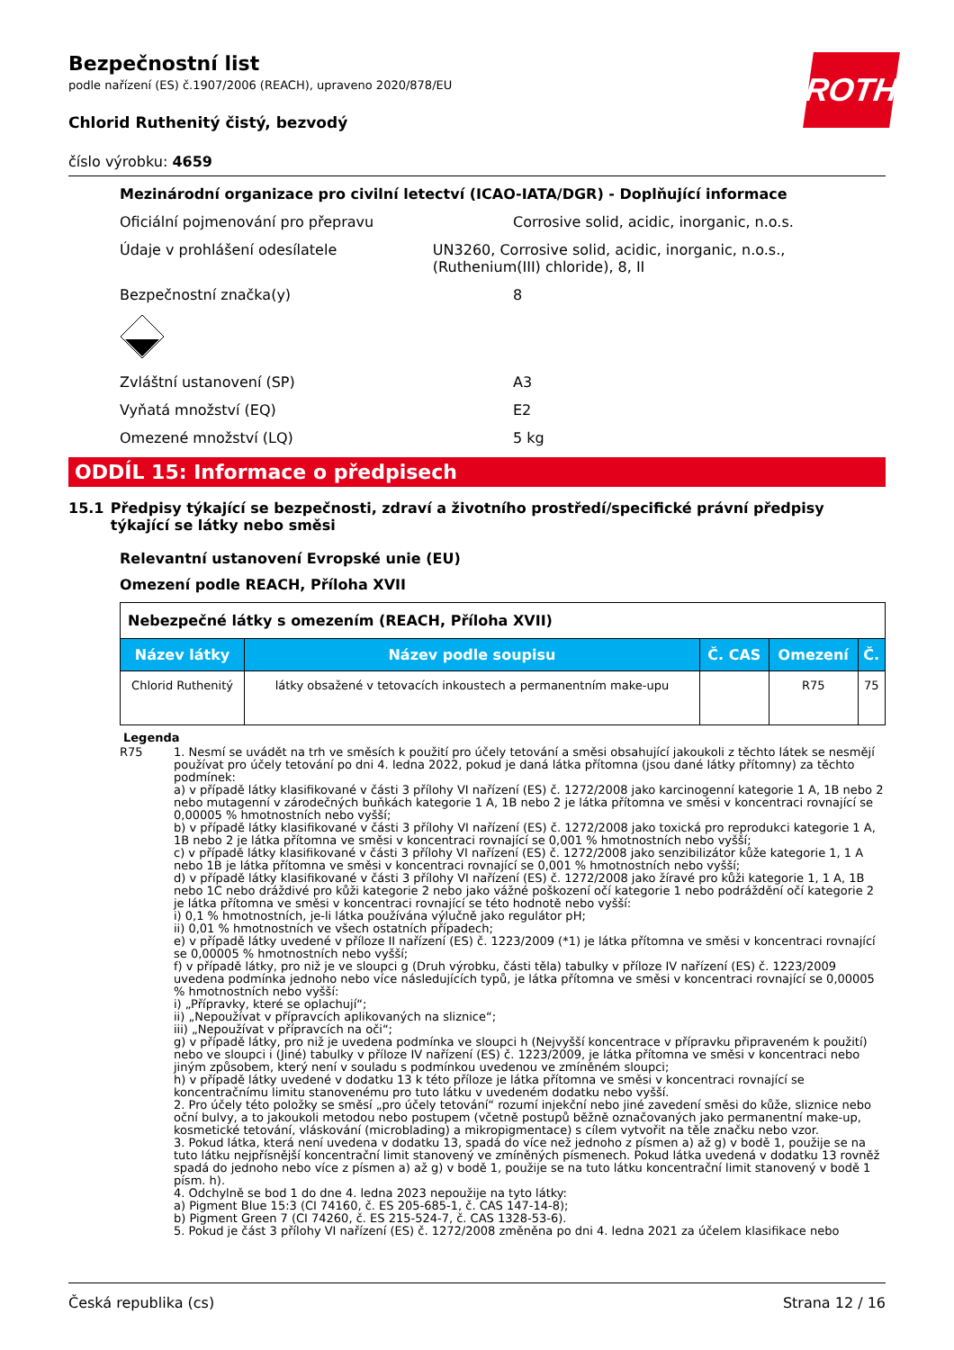ROTH
Bezpečnostní list
podle nařízení (ES) č.1907/2006 (REACH), upraveno 2020/878/EU
Chlorid Ruthenitý čistý, bezvodý
číslo výrobku: 4659
Mezinárodní organizace pro civilní letectví (ICAO-IATA/DGR) - Doplňující informace
Oficiální pojmenování pro přepravu Corrosive solid, acidic, inorganic, n.o.s.
Údaje v prohlášení odesílatele UN3260, Corrosive solid, acidic, inorganic, n.o.s., (Ruthenium(III) chloride), 8, II
Bezpečnostní značka(y) 8
Zvláštní ustanovení (SP) A3
Vyňatá množství (EQ) E2
Omezené množství (LQ) 5 kg
ODDÍL 15: Informace o předpisech
15.1 Předpisy týkající se bezpečnosti, zdraví a životního prostředí/specifické právní předpisy týkající se látky nebo směsi
Relevantní ustanovení Evropské unie (EU)
Omezení podle REACH, Příloha XVII
| Nebezpečné látky s omezením (REACH, Příloha XVII) | | | | |
| Název látky | Název podle soupisu | Č. CAS | Omezení | Č. |
| Chlorid Ruthenitý | látky obsažené v tetovacích inkoustech a permanentním make-upu | | R75 | 75 |
Legenda
R75 1. Nesmí se uvádět na trh ve směsích k použití pro účely tetování a směsi obsahující jakoukoli z těchto látek se nesmějí používat pro účely tetování po dni 4. ledna 2022, pokud je daná látka přítomna (jsou dané látky přítomny) za těchto podmínek:
a) v případě látky klasifikované v části 3 přílohy VI nařízení (ES) č. 1272/2008 jako karcinogenní kategorie 1 A, 1B nebo 2 nebo mutagenní v zárodečných buňkách kategorie 1 A, 1B nebo 2 je látka přítomna ve směsi v koncentraci rovnající se 0,00005 % hmotnostních nebo vyšší;
b) v případě látky klasifikované v části 3 přílohy VI nařízení (ES) č. 1272/2008 jako toxická pro reprodukci kategorie 1 A, 1B nebo 2 je látka přítomna ve směsi v koncentraci rovnající se 0,001 % hmotnostních nebo vyšší;
c) v případě látky klasifikované v části 3 přílohy VI nařízení (ES) č. 1272/2008 jako senzibilizátor kůže kategorie 1, 1 A nebo 1B je látka přítomna ve směsi v koncentraci rovnající se 0,001 % hmotnostních nebo vyšší;
d) v případě látky klasifikované v části 3 přílohy VI nařízení (ES) č. 1272/2008 jako žíravé pro kůži kategorie 1, 1 A, 1B nebo 1C nebo dráždivé pro kůži kategorie 2 nebo jako vážné poškození očí kategorie 1 nebo podráždění očí kategorie 2 je látka přítomna ve směsi v koncentraci rovnající se této hodnotě nebo vyšší:
i) 0,1 % hmotnostních, je-li látka používána výlučně jako regulátor pH;
ii) 0,01 % hmotnostních ve všech ostatních případech;
e) v případě látky uvedené v příloze II nařízení (ES) č. 1223/2009 (*1) je látka přítomna ve směsi v koncentraci rovnající se 0,00005 % hmotnostních nebo vyšší;
f) v případě látky, pro niž je ve sloupci g (Druh výrobku, části těla) tabulky v příloze IV nařízení (ES) č. 1223/2009 uvedena podmínka jednoho nebo více následujících typů, je látka přítomna ve směsi v koncentraci rovnající se 0,00005 % hmotnostních nebo vyšší:
i) „Přípravky, které se oplachují“;
ii) „Nepoužívat v přípravcích aplikovaných na sliznice“;
iii) „Nepoužívat v přípravcích na oči“;
g) v případě látky, pro niž je uvedena podmínka ve sloupci h (Nejvyšší koncentrace v přípravku připraveném k použití) nebo ve sloupci i (Jiné) tabulky v příloze IV nařízení (ES) č. 1223/2009, je látka přítomna ve směsi v koncentraci nebo jiným způsobem, který není v souladu s podmínkou uvedenou ve zmíněném sloupci;
h) v případě látky uvedené v dodatku 13 k této příloze je látka přítomna ve směsi v koncentraci rovnající se koncentračnímu limitu stanovenému pro tuto látku v uvedeném dodatku nebo vyšší.
2. Pro účely této položky se směsí „pro účely tetování“ rozumí injekční nebo jiné zavedení směsi do kůže, sliznice nebo oční bulvy, a to jakoukoli metodou nebo postupem (včetně postupů běžně označovaných jako permanentní make-up, kosmetické tetování, vláskování (microblading) a mikropigmentace) s cílem vytvořit na těle značku nebo vzor.
3. Pokud látka, která není uvedena v dodatku 13, spadá do více než jednoho z písmen a) až g) v bodě 1, použije se na tuto látku nejpřísnější koncentrační limit stanovený ve zmíněných písmenech. Pokud látka uvedená v dodatku 13 rovněž spadá do jednoho nebo více z písmen a) až g) v bodě 1, použije se na tuto látku koncentrační limit stanovený v bodě 1 písm. h).
4. Odchylně se bod 1 do dne 4. ledna 2023 nepoužije na tyto látky:
a) Pigment Blue 15:3 (CI 74160, č. ES 205-685-1, č. CAS 147-14-8);
b) Pigment Green 7 (CI 74260, č. ES 215-524-7, č. CAS 1328-53-6).
5. Pokud je část 3 přílohy VI nařízení (ES) č. 1272/2008 změněna po dni 4. ledna 2021 za účelem klasifikace nebo
Česká republika (cs) Strana 12 / 16